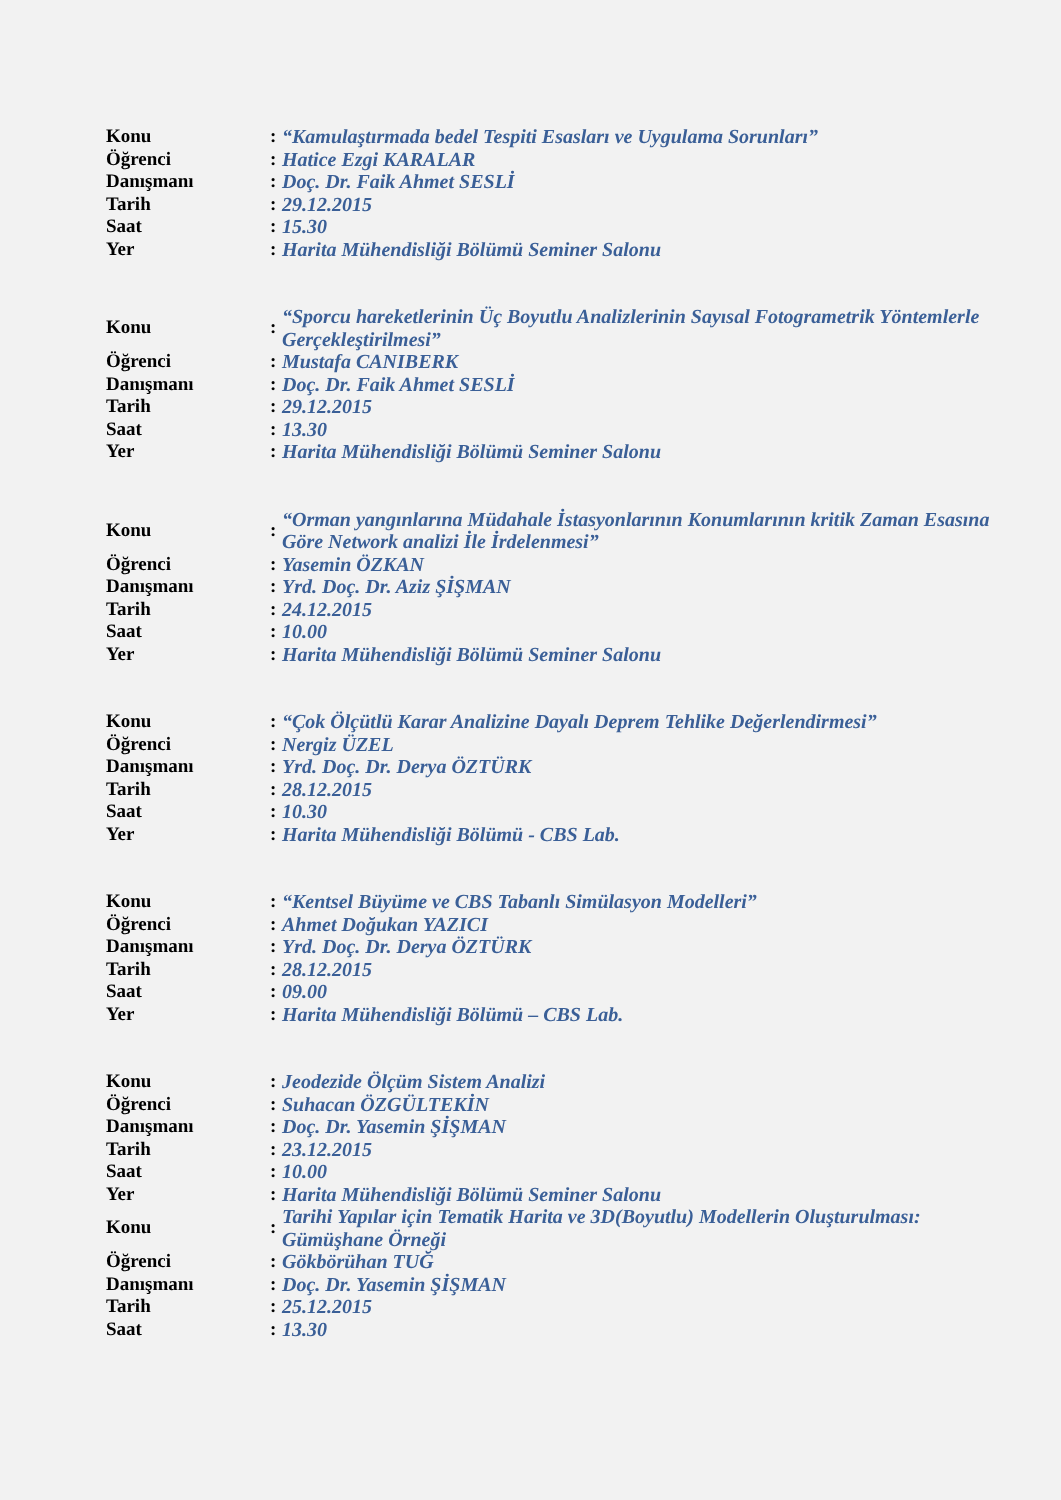| Konu | : | “Kamulaştırmada bedel Tespiti Esasları ve Uygulama Sorunları” |
| Öğrenci | : | Hatice Ezgi KARALAR |
| Danışmanı | : | Doç. Dr. Faik Ahmet SESLİ |
| Tarih | : | 29.12.2015 |
| Saat | : | 15.30 |
| Yer | : | Harita Mühendisliği Bölümü Seminer Salonu |
| Konu | : | “Sporcu hareketlerinin Üç Boyutlu Analizlerinin Sayısal Fotogrametrik Yöntemlerle Gerçekleştirilmesi” |
| Öğrenci | : | Mustafa CANIBERK |
| Danışmanı | : | Doç. Dr. Faik Ahmet SESLİ |
| Tarih | : | 29.12.2015 |
| Saat | : | 13.30 |
| Yer | : | Harita Mühendisliği Bölümü Seminer Salonu |
| Konu | : | “Orman yangınlarına Müdahale İstasyonlarının Konumlarının kritik Zaman Esasına Göre Network analizi İle İrdelenmesi” |
| Öğrenci | : | Yasemin ÖZKAN |
| Danışmanı | : | Yrd. Doç. Dr. Aziz ŞİŞMAN |
| Tarih | : | 24.12.2015 |
| Saat | : | 10.00 |
| Yer | : | Harita Mühendisliği Bölümü Seminer Salonu |
| Konu | : | “Çok Ölçütlü Karar Analizine Dayalı Deprem Tehlike Değerlendirmesi” |
| Öğrenci | : | Nergiz ÜZEL |
| Danışmanı | : | Yrd. Doç. Dr. Derya ÖZTÜRK |
| Tarih | : | 28.12.2015 |
| Saat | : | 10.30 |
| Yer | : | Harita Mühendisliği Bölümü - CBS Lab. |
| Konu | : | “Kentsel Büyüme ve CBS Tabanlı Simülasyon Modelleri” |
| Öğrenci | : | Ahmet Doğukan YAZICI |
| Danışmanı | : | Yrd. Doç. Dr. Derya ÖZTÜRK |
| Tarih | : | 28.12.2015 |
| Saat | : | 09.00 |
| Yer | : | Harita Mühendisliği Bölümü – CBS Lab. |
| Konu | : | Jeodezide Ölçüm Sistem Analizi |
| Öğrenci | : | Suhacan ÖZGÜLTEKİN |
| Danışmanı | : | Doç. Dr. Yasemin ŞİŞMAN |
| Tarih | : | 23.12.2015 |
| Saat | : | 10.00 |
| Yer | : | Harita Mühendisliği Bölümü Seminer Salonu |
| Konu | : | Tarihi Yapılar için Tematik Harita ve 3D(Boyutlu) Modellerin Oluşturulması: Gümüşhane Örneği |
| Öğrenci | : | Gökbörühan TUĞ |
| Danışmanı | : | Doç. Dr. Yasemin ŞİŞMAN |
| Tarih | : | 25.12.2015 |
| Saat | : | 13.30 |